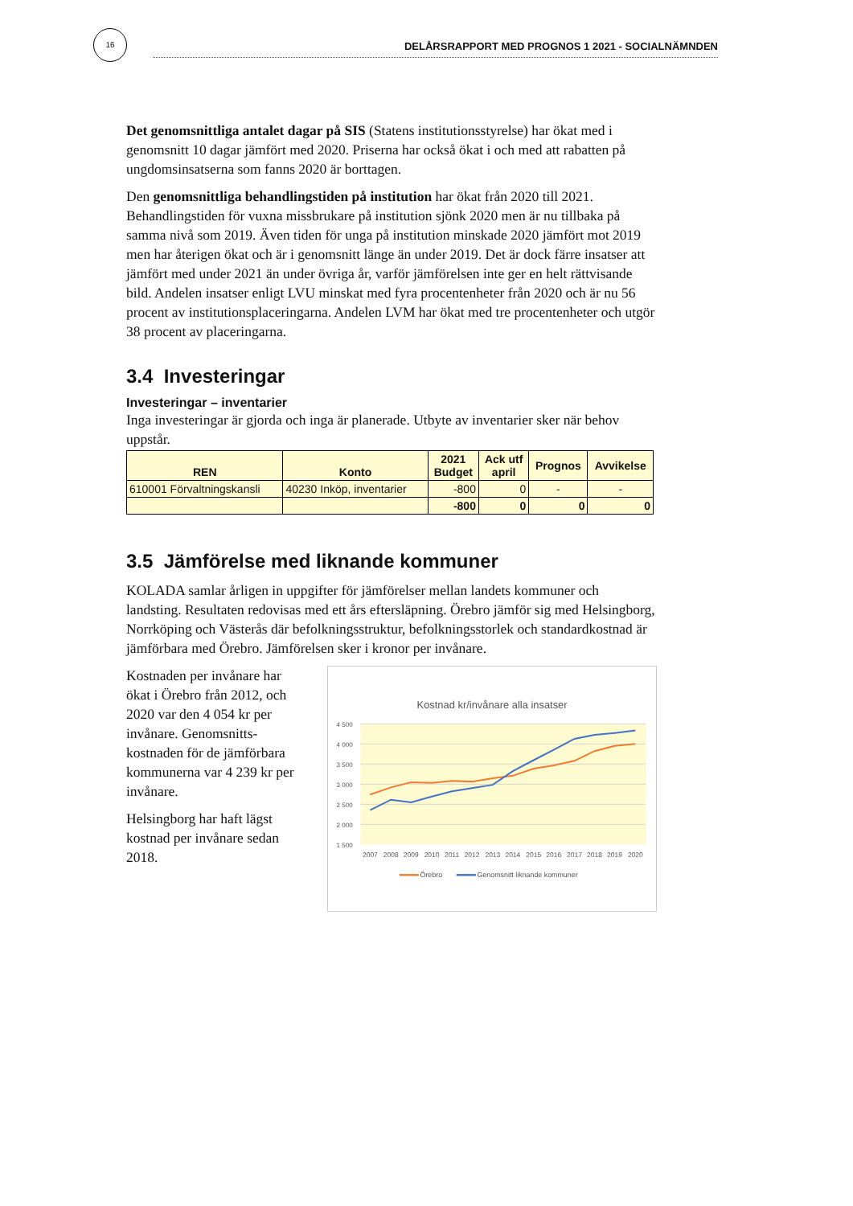16
DELÅRSRAPPORT MED PROGNOS 1 2021 - SOCIALNÄMNDEN
Det genomsnittliga antalet dagar på SIS (Statens institutionsstyrelse) har ökat med i genomsnitt 10 dagar jämfört med 2020. Priserna har också ökat i och med att rabatten på ungdomsinsatserna som fanns 2020 är borttagen.
Den genomsnittliga behandlingstiden på institution har ökat från 2020 till 2021. Behandlingstiden för vuxna missbrukare på institution sjönk 2020 men är nu tillbaka på samma nivå som 2019. Även tiden för unga på institution minskade 2020 jämfört mot 2019 men har återigen ökat och är i genomsnitt länge än under 2019. Det är dock färre insatser att jämfört med under 2021 än under övriga år, varför jämförelsen inte ger en helt rättvisande bild. Andelen insatser enligt LVU minskat med fyra procentenheter från 2020 och är nu 56 procent av institutionsplaceringarna. Andelen LVM har ökat med tre procentenheter och utgör 38 procent av placeringarna.
3.4 Investeringar
Investeringar – inventarier
Inga investeringar är gjorda och inga är planerade. Utbyte av inventarier sker när behov uppstår.
| REN | Konto | 2021 Budget | Ack utf april | Prognos | Avvikelse |
| --- | --- | --- | --- | --- | --- |
| 610001 Förvaltningskansli | 40230 Inköp, inventarier | -800 | 0 | - | - |
| | | -800 | 0 | 0 | 0 |
3.5 Jämförelse med liknande kommuner
KOLADA samlar årligen in uppgifter för jämförelser mellan landets kommuner och landsting. Resultaten redovisas med ett års eftersläpning. Örebro jämför sig med Helsingborg, Norrköping och Västerås där befolkningsstruktur, befolkningsstorlek och standardkostnad är jämförbara med Örebro. Jämförelsen sker i kronor per invånare.
Kostnaden per invånare har ökat i Örebro från 2012, och 2020 var den 4 054 kr per invånare. Genomsnitts-kostnaden för de jämförbara kommunerna var 4 239 kr per invånare.
Helsingborg har haft lägst kostnad per invånare sedan 2018.
Kostnad kr/invånare alla insatser
4 500
4 000
3 500
3 000
2 500
2 000
1 500
2007
2008
2009
2010
2011
2012
2013
2014
2015
2016
2017
2018
2019
2020
Örebro
Genomsnitt liknande kommuner